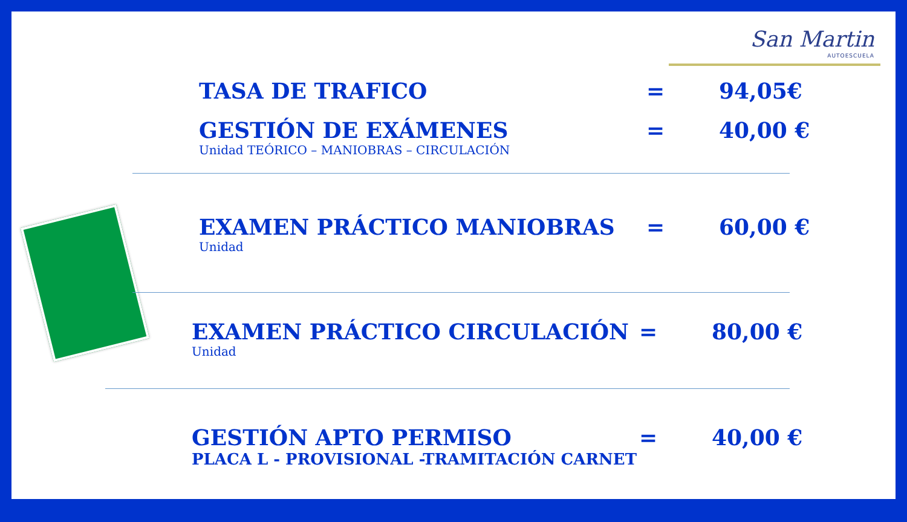San Martin
AUTOESCUELA
TASA DE TRAFICO = 94,05€
GESTIÓN DE EXÁMENES = 40,00 €
Unidad TEÓRICO – MANIOBRAS – CIRCULACIÓN
EXAMEN PRÁCTICO MANIOBRAS = 60,00 €
Unidad
EXAMEN PRÁCTICO CIRCULACIÓN = 80,00 €
Unidad
GESTIÓN APTO PERMISO = 40,00 €
PLACA L - PROVISIONAL -TRAMITACIÓN CARNET